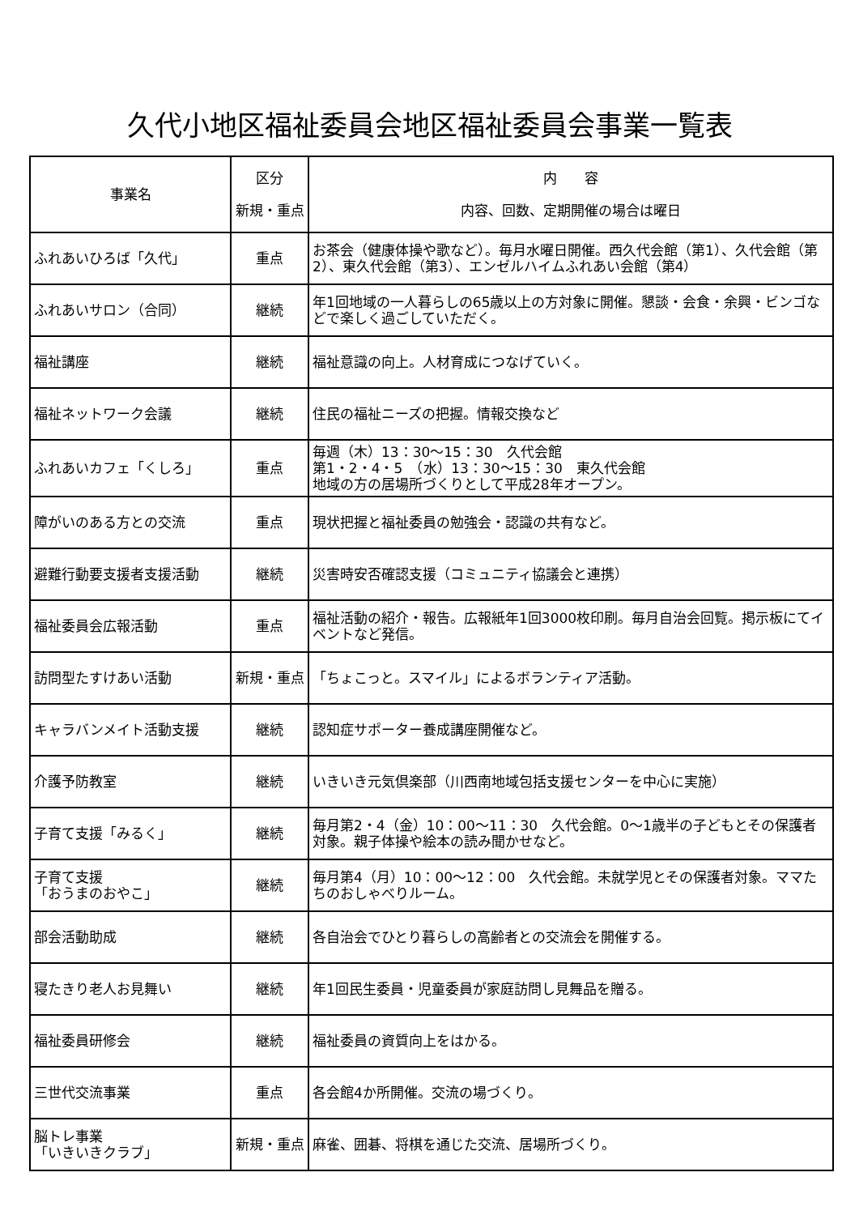久代小地区福祉委員会地区福祉委員会事業一覧表
| 事業名 | 区分 新規・重点 | 内 容 内容、回数、定期開催の場合は曜日 |
| --- | --- | --- |
| ふれあいひろば「久代」 | 重点 | お茶会（健康体操や歌など）。毎月水曜日開催。西久代会館（第1）、久代会館（第2）、東久代会館（第3）、エンゼルハイムふれあい会館（第4） |
| ふれあいサロン（合同） | 継続 | 年1回地域の一人暮らしの65歳以上の方対象に開催。懇談・会食・余興・ビンゴなどで楽しく過ごしていただく。 |
| 福祉講座 | 継続 | 福祉意識の向上。人材育成につなげていく。 |
| 福祉ネットワーク会議 | 継続 | 住民の福祉ニーズの把握。情報交換など |
| ふれあいカフェ「くしろ」 | 重点 | 毎週（木）13：30～15：30 久代会館 第1・2・4・5 （水）13：30～15：30 東久代会館 地域の方の居場所づくりとして平成28年オープン。 |
| 障がいのある方との交流 | 重点 | 現状把握と福祉委員の勉強会・認識の共有など。 |
| 避難行動要支援者支援活動 | 継続 | 災害時安否確認支援（コミュニティ協議会と連携） |
| 福祉委員会広報活動 | 重点 | 福祉活動の紹介・報告。広報紙年1回3000枚印刷。毎月自治会回覧。掲示板にてイベントなど発信。 |
| 訪問型たすけあい活動 | 新規・重点 | 「ちょこっと。スマイル」によるボランティア活動。 |
| キャラバンメイト活動支援 | 継続 | 認知症サポーター養成講座開催など。 |
| 介護予防教室 | 継続 | いきいき元気倶楽部（川西南地域包括支援センターを中心に実施） |
| 子育て支援「みるく」 | 継続 | 毎月第2・4（金）10：00～11：30 久代会館。0～1歳半の子どもとその保護者対象。親子体操や絵本の読み聞かせなど。 |
| 子育て支援 「おうまのおやこ」 | 継続 | 毎月第4（月）10：00～12：00 久代会館。未就学児とその保護者対象。ママたちのおしゃべりルーム。 |
| 部会活動助成 | 継続 | 各自治会でひとり暮らしの高齢者との交流会を開催する。 |
| 寝たきり老人お見舞い | 継続 | 年1回民生委員・児童委員が家庭訪問し見舞品を贈る。 |
| 福祉委員研修会 | 継続 | 福祉委員の資質向上をはかる。 |
| 三世代交流事業 | 重点 | 各会館4か所開催。交流の場づくり。 |
| 脳トレ事業 「いきいきクラブ」 | 新規・重点 | 麻雀、囲碁、将棋を通じた交流、居場所づくり。 |